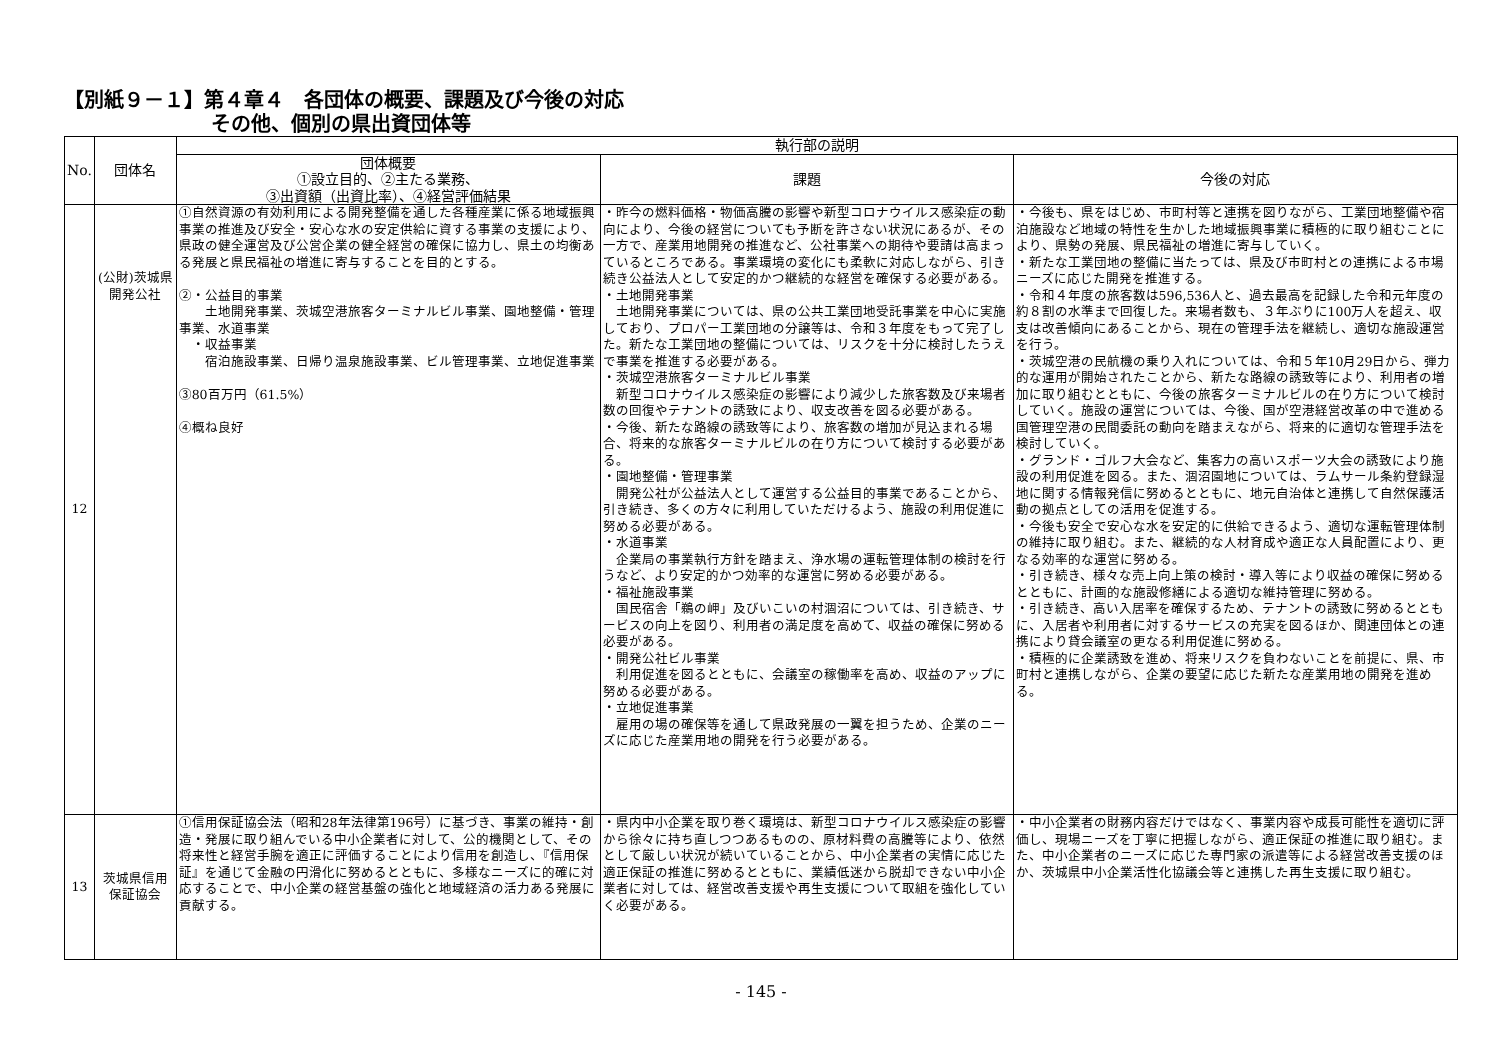【別紙９－１】第４章４　各団体の概要、課題及び今後の対応
その他、個別の県出資団体等
| No. | 団体名 | 執行部の説明 | | |
| --- | --- | --- | --- | --- |
| | | 団体概要 ①設立目的、②主たる業務、 ③出資額（出資比率）、④経営評価結果 | 課題 | 今後の対応 |
| 12 | (公財)茨城県開発公社 | ①自然資源の有効利用による開発整備を通した各種産業に係る地域振興事業の推進及び安全・安心な水の安定供給に資する事業の支援により、県政の健全運営及び公営企業の健全経営の確保に協力し、県土の均衡ある発展と県民福祉の増進に寄与することを目的とする。 ②・公益目的事業 土地開発事業、茨城空港旅客ターミナルビル事業、園地整備・管理事業、水道事業 ・収益事業 宿泊施設事業、日帰り温泉施設事業、ビル管理事業、立地促進事業 ③80百万円（61.5%） ④概ね良好 | ・昨今の燃料価格・物価高騰の影響や新型コロナウイルス感染症の動向により、今後の経営についても予断を許さない状況にあるが、その一方で、産業用地開発の推進など、公社事業への期待や要請は高まっているところである。事業環境の変化にも柔軟に対応しながら、引き続き公益法人として安定的かつ継続的な経営を確保する必要がある。 ・土地開発事業 土地開発事業については、県の公共工業団地受託事業を中心に実施しており、プロパー工業団地の分譲等は、令和３年度をもって完了した。新たな工業団地の整備については、リスクを十分に検討したうえで事業を推進する必要がある。 ・茨城空港旅客ターミナルビル事業 新型コロナウイルス感染症の影響により減少した旅客数及び来場者数の回復やテナントの誘致により、収支改善を図る必要がある。 ・今後、新たな路線の誘致等により、旅客数の増加が見込まれる場合、将来的な旅客ターミナルビルの在り方について検討する必要がある。 ・園地整備・管理事業 開発公社が公益法人として運営する公益目的事業であることから、引き続き、多くの方々に利用していただけるよう、施設の利用促進に努める必要がある。 ・水道事業 企業局の事業執行方針を踏まえ、浄水場の運転管理体制の検討を行うなど、より安定的かつ効率的な運営に努める必要がある。 ・福祉施設事業 国民宿舎「鵜の岬」及びいこいの村涸沼については、引き続き、サービスの向上を図り、利用者の満足度を高めて、収益の確保に努める必要がある。 ・開発公社ビル事業 利用促進を図るとともに、会議室の稼働率を高め、収益のアップに努める必要がある。 ・立地促進事業 雇用の場の確保等を通して県政発展の一翼を担うため、企業のニーズに応じた産業用地の開発を行う必要がある。 | ・今後も、県をはじめ、市町村等と連携を図りながら、工業団地整備や宿泊施設など地域の特性を生かした地域振興事業に積極的に取り組むことにより、県勢の発展、県民福祉の増進に寄与していく。 ・新たな工業団地の整備に当たっては、県及び市町村との連携による市場ニーズに応じた開発を推進する。 ・令和４年度の旅客数は596,536人と、過去最高を記録した令和元年度の約８割の水準まで回復した。来場者数も、３年ぶりに100万人を超え、収支は改善傾向にあることから、現在の管理手法を継続し、適切な施設運営を行う。 ・茨城空港の民航機の乗り入れについては、令和５年10月29日から、弾力的な運用が開始されたことから、新たな路線の誘致等により、利用者の増加に取り組むとともに、今後の旅客ターミナルビルの在り方について検討していく。施設の運営については、今後、国が空港経営改革の中で進める国管理空港の民間委託の動向を踏まえながら、将来的に適切な管理手法を検討していく。 ・グランド・ゴルフ大会など、集客力の高いスポーツ大会の誘致により施設の利用促進を図る。また、涸沼園地については、ラムサール条約登録湿地に関する情報発信に努めるとともに、地元自治体と連携して自然保護活動の拠点としての活用を促進する。 ・今後も安全で安心な水を安定的に供給できるよう、適切な運転管理体制の維持に取り組む。また、継続的な人材育成や適正な人員配置により、更なる効率的な運営に努める。 ・引き続き、様々な売上向上策の検討・導入等により収益の確保に努めるとともに、計画的な施設修繕による適切な維持管理に努める。 ・引き続き、高い入居率を確保するため、テナントの誘致に努めるとともに、入居者や利用者に対するサービスの充実を図るほか、関連団体との連携により貸会議室の更なる利用促進に努める。 ・積極的に企業誘致を進め、将来リスクを負わないことを前提に、県、市町村と連携しながら、企業の要望に応じた新たな産業用地の開発を進める。 |
| 13 | 茨城県信用保証協会 | ①信用保証協会法（昭和28年法律第196号）に基づき、事業の維持・創造・発展に取り組んでいる中小企業者に対して、公的機関として、その将来性と経営手腕を適正に評価することにより信用を創造し、『信用保証』を通じて金融の円滑化に努めるとともに、多様なニーズに的確に対応することで、中小企業の経営基盤の強化と地域経済の活力ある発展に貢献する。 | ・県内中小企業を取り巻く環境は、新型コロナウイルス感染症の影響から徐々に持ち直しつつあるものの、原材料費の高騰等により、依然として厳しい状況が続いていることから、中小企業者の実情に応じた適正保証の推進に努めるとともに、業績低迷から脱却できない中小企業者に対しては、経営改善支援や再生支援について取組を強化していく必要がある。 | ・中小企業者の財務内容だけではなく、事業内容や成長可能性を適切に評価し、現場ニーズを丁寧に把握しながら、適正保証の推進に取り組む。また、中小企業者のニーズに応じた専門家の派遣等による経営改善支援のほか、茨城県中小企業活性化協議会等と連携した再生支援に取り組む。 |
- 145 -